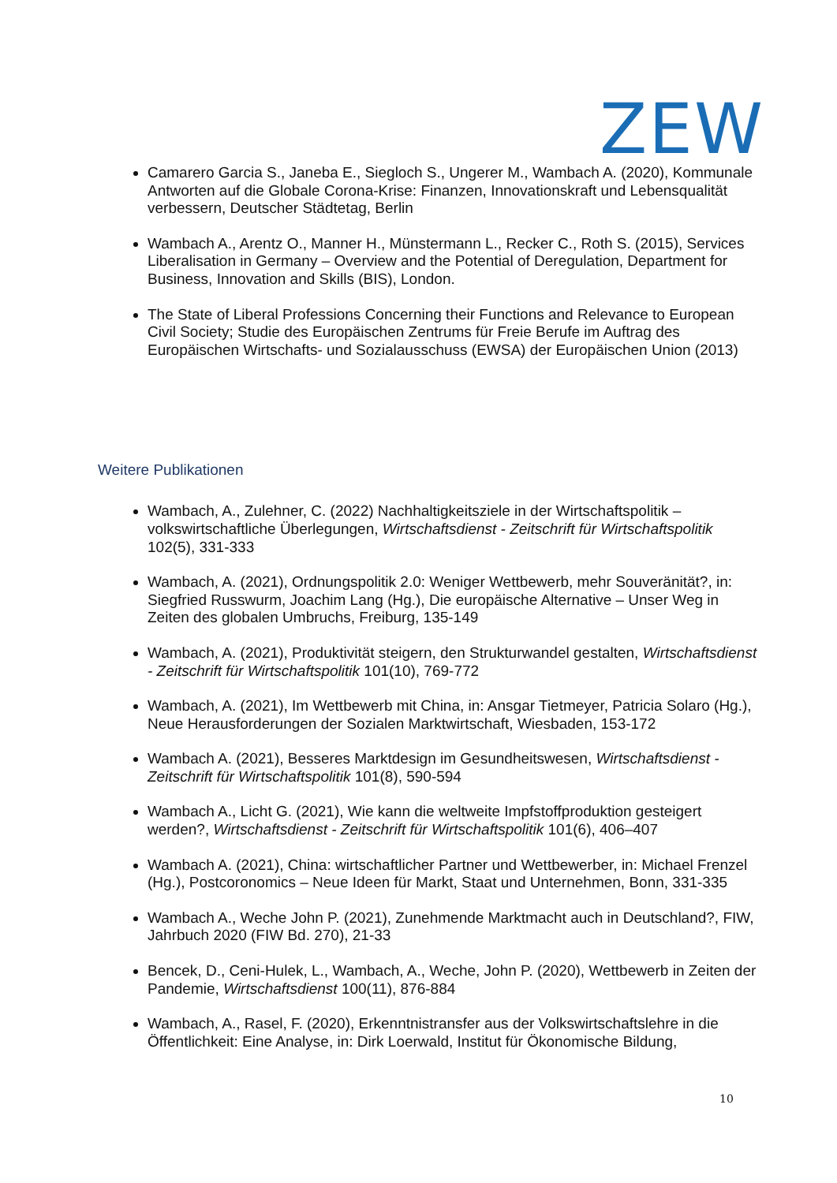ZEW
Camarero Garcia S., Janeba E., Siegloch S., Ungerer M., Wambach A. (2020), Kommunale Antworten auf die Globale Corona-Krise: Finanzen, Innovationskraft und Lebensqualität verbessern, Deutscher Städtetag, Berlin
Wambach A., Arentz O., Manner H., Münstermann L., Recker C., Roth S. (2015), Services Liberalisation in Germany – Overview and the Potential of Deregulation, Department for Business, Innovation and Skills (BIS), London.
The State of Liberal Professions Concerning their Functions and Relevance to European Civil Society; Studie des Europäischen Zentrums für Freie Berufe im Auftrag des Europäischen Wirtschafts- und Sozialausschuss (EWSA) der Europäischen Union (2013)
Weitere Publikationen
Wambach, A., Zulehner, C. (2022) Nachhaltigkeitsziele in der Wirtschaftspolitik – volkswirtschaftliche Überlegungen, Wirtschaftsdienst - Zeitschrift für Wirtschaftspolitik 102(5), 331-333
Wambach, A. (2021), Ordnungspolitik 2.0: Weniger Wettbewerb, mehr Souveränität?, in: Siegfried Russwurm, Joachim Lang (Hg.), Die europäische Alternative – Unser Weg in Zeiten des globalen Umbruchs, Freiburg, 135-149
Wambach, A. (2021), Produktivität steigern, den Strukturwandel gestalten, Wirtschaftsdienst - Zeitschrift für Wirtschaftspolitik 101(10), 769-772
Wambach, A. (2021), Im Wettbewerb mit China, in: Ansgar Tietmeyer, Patricia Solaro (Hg.), Neue Herausforderungen der Sozialen Marktwirtschaft, Wiesbaden, 153-172
Wambach A. (2021), Besseres Marktdesign im Gesundheitswesen, Wirtschaftsdienst - Zeitschrift für Wirtschaftspolitik 101(8), 590-594
Wambach A., Licht G. (2021), Wie kann die weltweite Impfstoffproduktion gesteigert werden?, Wirtschaftsdienst - Zeitschrift für Wirtschaftspolitik 101(6), 406–407
Wambach A. (2021), China: wirtschaftlicher Partner und Wettbewerber, in: Michael Frenzel (Hg.), Postcoronomics – Neue Ideen für Markt, Staat und Unternehmen, Bonn, 331-335
Wambach A., Weche John P. (2021), Zunehmende Marktmacht auch in Deutschland?, FIW, Jahrbuch 2020 (FIW Bd. 270), 21-33
Bencek, D., Ceni-Hulek, L., Wambach, A., Weche, John P. (2020), Wettbewerb in Zeiten der Pandemie, Wirtschaftsdienst 100(11), 876-884
Wambach, A., Rasel, F. (2020), Erkenntnistransfer aus der Volkswirtschaftslehre in die Öffentlichkeit: Eine Analyse, in: Dirk Loerwald, Institut für Ökonomische Bildung,
10